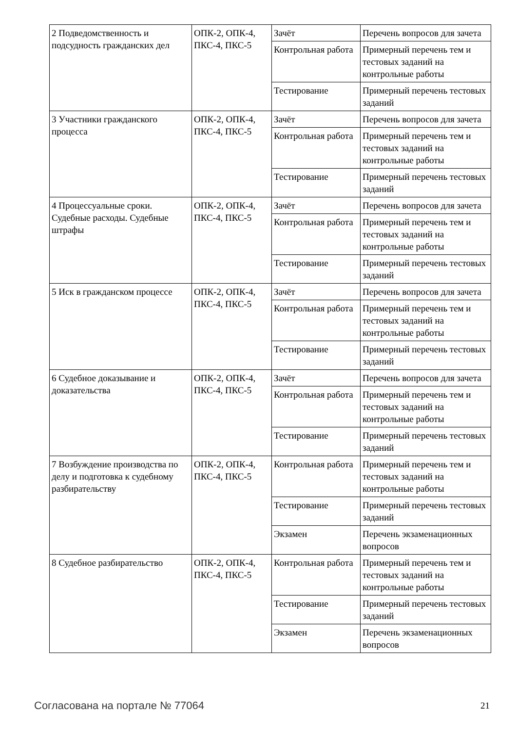| 2 Подведомственность и подсудность гражданских дел | ОПК-2, ОПК-4, ПКС-4, ПКС-5 | Зачёт | Перечень вопросов для зачета |
| | | Контрольная работа | Примерный перечень тем и тестовых заданий на контрольные работы |
| | | Тестирование | Примерный перечень тестовых заданий |
| 3 Участники гражданского процесса | ОПК-2, ОПК-4, ПКС-4, ПКС-5 | Зачёт | Перечень вопросов для зачета |
| | | Контрольная работа | Примерный перечень тем и тестовых заданий на контрольные работы |
| | | Тестирование | Примерный перечень тестовых заданий |
| 4 Процессуальные сроки. Судебные расходы. Судебные штрафы | ОПК-2, ОПК-4, ПКС-4, ПКС-5 | Зачёт | Перечень вопросов для зачета |
| | | Контрольная работа | Примерный перечень тем и тестовых заданий на контрольные работы |
| | | Тестирование | Примерный перечень тестовых заданий |
| 5 Иск в гражданском процессе | ОПК-2, ОПК-4, ПКС-4, ПКС-5 | Зачёт | Перечень вопросов для зачета |
| | | Контрольная работа | Примерный перечень тем и тестовых заданий на контрольные работы |
| | | Тестирование | Примерный перечень тестовых заданий |
| 6 Судебное доказывание и доказательства | ОПК-2, ОПК-4, ПКС-4, ПКС-5 | Зачёт | Перечень вопросов для зачета |
| | | Контрольная работа | Примерный перечень тем и тестовых заданий на контрольные работы |
| | | Тестирование | Примерный перечень тестовых заданий |
| 7 Возбуждение производства по делу и подготовка к судебному разбирательству | ОПК-2, ОПК-4, ПКС-4, ПКС-5 | Контрольная работа | Примерный перечень тем и тестовых заданий на контрольные работы |
| | | Тестирование | Примерный перечень тестовых заданий |
| | | Экзамен | Перечень экзаменационных вопросов |
| 8 Судебное разбирательство | ОПК-2, ОПК-4, ПКС-4, ПКС-5 | Контрольная работа | Примерный перечень тем и тестовых заданий на контрольные работы |
| | | Тестирование | Примерный перечень тестовых заданий |
| | | Экзамен | Перечень экзаменационных вопросов |
Согласована на портале № 77064 21